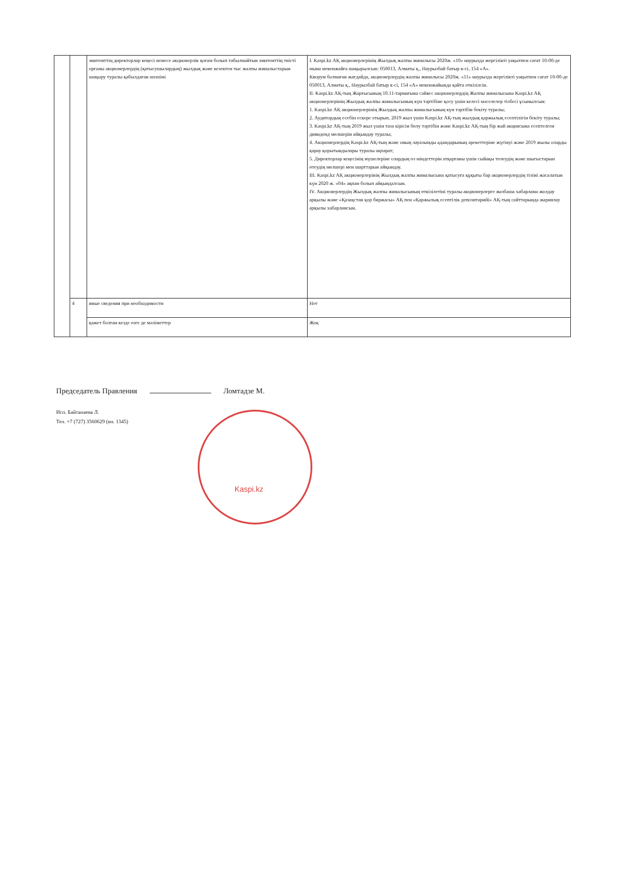| | | эмитенттің директорлар кеңесі немесе акционерлік қоғам болып табылмайтын эмитенттің тиісті органы акционерлердің (қатысушылардың) жылдық және кезектен тыс жалпы жиналыстарын шақыру туралы қабылдаған шешімі | I. Kaspi.kz АҚ акционерлерінің Жылдық жалпы жиналысы 2020ж. «10» наурызда жергілікті уақытпен сағат 10-00-де мына мекенжайға шақырылсын: 050013, Алматы қ., Наурызбай батыр к-сі, 154 «А». Кворум болмаған жағдайда, акционерлердің жалпы жиналысы 2020ж. «11» наурызда жергілікті уақытпен сағат 10-00-де 050013, Алматы қ., Наурызбай батыр к-сі, 154 «А» мекенжайында қайта өткізілсін. II. Kaspi.kz АҚ-тың Жарғысының 10.11-тармағына сәйкес акционерлердің Жалпы жиналысына Kaspi.kz АҚ акционерлерінің Жылдық жалпы жиналысының күн тәртібіне қосу үшін келесі мәселелер тізбесі ұсынылсын: 1. Kaspi.kz АҚ акционерлерінің Жылдық жалпы жиналысының күн тәртібін бекіту туралы; 2. Аудитордың есебін ескере отырып, 2019 жыл үшін Kaspi.kz АҚ-тың жылдық қаржылық есептілігін бекіту туралы; 3. Kaspi.kz АҚ-тың 2019 жыл үшін таза кірісін бөлу тәртібін және Kaspi.kz АҚ-тың бір жай акциясына есептелген дивиденд мөлшерін айқындау туралы; 4. Акционерлердің Kaspi.kz АҚ-тың және оның лауазымды адамдарының әрекеттеріне жүгінуі және 2019 жылы оларды қарау қорытындылары туралы ақпарат; 5. Директорлар кеңесінің мүшелеріне олардың өз міндеттерін атқарғаны үшін сыйақы төлеудің және шығыстарын өтеудің мөлшері мен шарттарын айқындау. III. Kaspi.kz АҚ акционерлерінің Жылдық жалпы жиналысына қатысуға құқығы бар акционерлердің тізімі жасалатын күн 2020 ж. «04» ақпан болып айқындалсын. IV. Акционерлердің Жылдық жалпы жиналысының өткізілетіні туралы акционерлерге жазбаша хабарлама жолдау арқылы және «Қазақстан қор биржасы» АҚ пен «Қаржылық есептілік депозитарийі» АҚ-тың сайттарында жариялау арқылы хабарлансын. |
| | 4 | иные сведения при необходимости | Нет |
| | | қажет болған кезде өзге де мәліметтер | Жоқ |
Председатель Правления Ломтадзе М.
Исп. Байтанаева Л.
Тел. +7 (727) 3560629 (вн. 1345)
Kaspi.kz